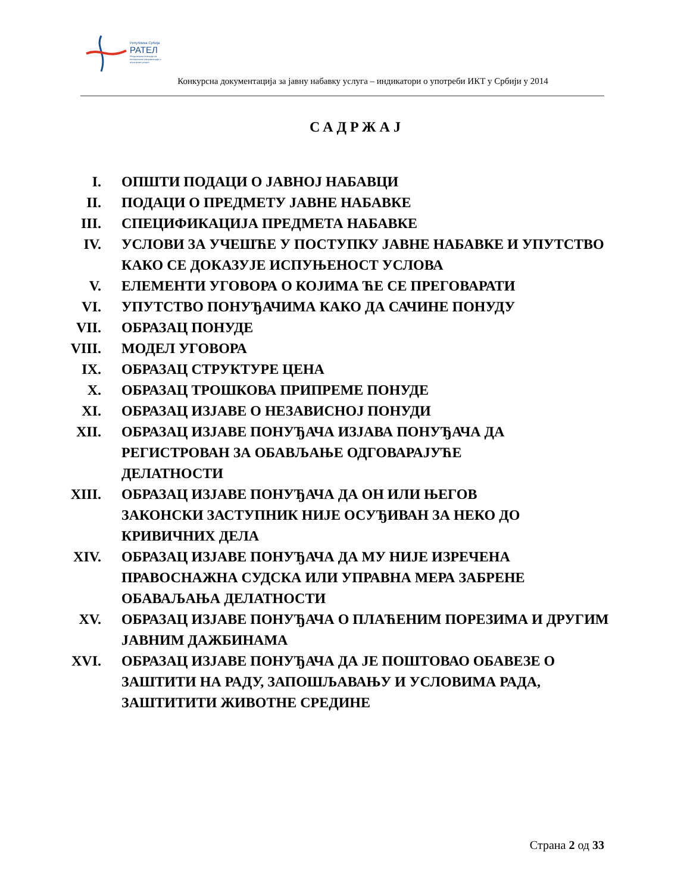Република Србија
РАТЕЛ
Регулаторна агенција за електронске комуникације и поштанске услуге
Конкурсна документација за јавну набавку услуга – индикатори о употреби ИКТ у Србији у 2014
САДРЖАЈ
| I. | ОПШТИ ПОДАЦИ О ЈАВНОЈ НАБАВЦИ |
| II. | ПОДАЦИ О ПРЕДМЕТУ ЈАВНЕ НАБАВКЕ |
| III. | СПЕЦИФИКАЦИЈА ПРЕДМЕТА НАБАВКЕ |
| IV. | УСЛОВИ ЗА УЧЕШЋЕ У ПОСТУПКУ ЈАВНЕ НАБАВКЕ И УПУТСТВО КАКО СЕ ДОКАЗУЈЕ ИСПУЊЕНОСТ УСЛОВА |
| V. | ЕЛЕМЕНТИ УГОВОРА О КОЈИМА ЋЕ СЕ ПРЕГОВАРАТИ |
| VI. | УПУТСТВО ПОНУЂАЧИМА КАКО ДА САЧИНЕ ПОНУДУ |
| VII. | ОБРАЗАЦ ПОНУДЕ |
| VIII. | МОДЕЛ УГОВОРА |
| IX. | ОБРАЗАЦ СТРУКТУРЕ ЦЕНА |
| X. | ОБРАЗАЦ ТРОШКОВА ПРИПРЕМЕ ПОНУДЕ |
| XI. | ОБРАЗАЦ ИЗЈАВЕ О НЕЗАВИСНОЈ ПОНУДИ |
| XII. | ОБРАЗАЦ ИЗЈАВЕ ПОНУЂАЧА ИЗЈАВА ПОНУЂАЧА ДА РЕГИСТРОВАН ЗА ОБАВЉАЊЕ ОДГОВАРАЈУЋЕ ДЕЛАТНОСТИ |
| XIII. | ОБРАЗАЦ ИЗЈАВЕ ПОНУЂАЧА ДА ОН ИЛИ ЊЕГОВ ЗАКОНСКИ ЗАСТУПНИК НИЈЕ ОСУЂИВАН ЗА НЕКО ДО КРИВИЧНИХ ДЕЛА |
| XIV. | ОБРАЗАЦ ИЗЈАВЕ ПОНУЂАЧА ДА МУ НИЈЕ ИЗРЕЧЕНА ПРАВОСНАЖНА СУДСКА ИЛИ УПРАВНА МЕРА ЗАБРЕНЕ ОБАВАЉАЊА ДЕЛАТНОСТИ |
| XV. | ОБРАЗАЦ ИЗЈАВЕ ПОНУЂАЧА О ПЛАЋЕНИМ ПОРЕЗИМА И ДРУГИМ ЈАВНИМ ДАЖБИНАМА |
| XVI. | ОБРАЗАЦ ИЗЈАВЕ ПОНУЂАЧА ДА ЈЕ ПОШТОВАО ОБАВЕЗЕ О ЗАШТИТИ НА РАДУ, ЗАПОШЉАВАЊУ И УСЛОВИМА РАДА, ЗАШТИТИТИ ЖИВОТНЕ СРЕДИНЕ |
Страна 2 од 33